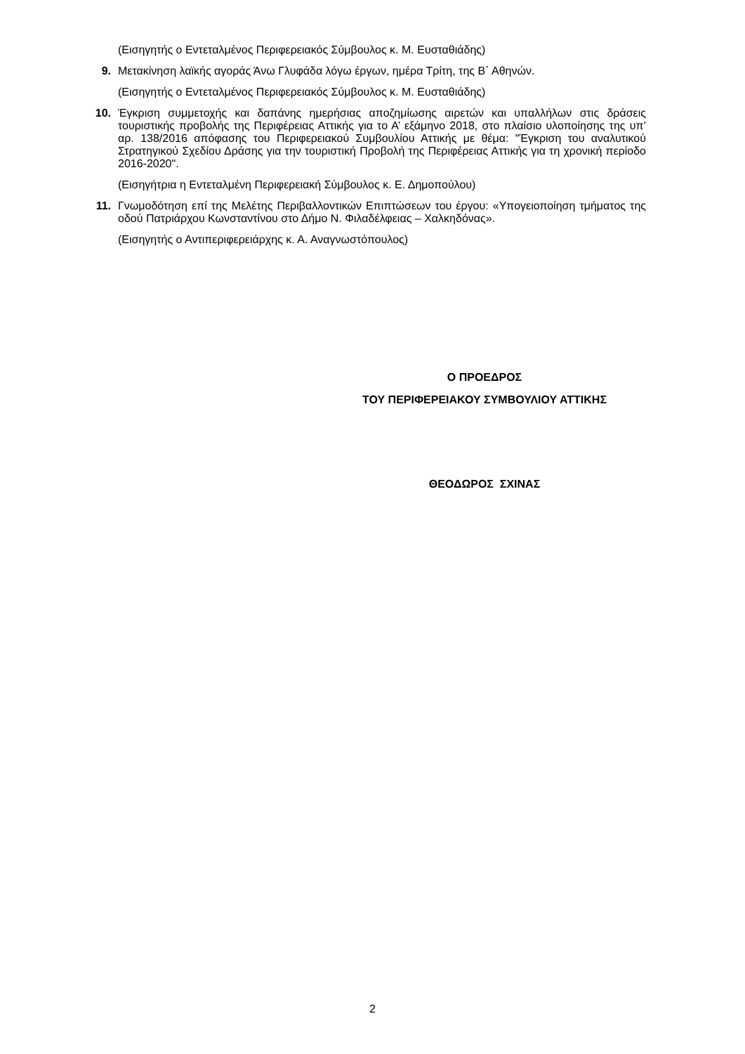(Εισηγητής ο Εντεταλμένος Περιφερειακός Σύμβουλος κ. Μ. Ευσταθιάδης)
9. Μετακίνηση λαϊκής αγοράς Άνω Γλυφάδα λόγω έργων, ημέρα Τρίτη, της Β΄ Αθηνών.
(Εισηγητής ο Εντεταλμένος Περιφερειακός Σύμβουλος κ. Μ. Ευσταθιάδης)
10. Έγκριση συμμετοχής και δαπάνης ημερήσιας αποζημίωσης αιρετών και υπαλλήλων στις δράσεις τουριστικής προβολής της Περιφέρειας Αττικής για το Α’ εξάμηνο 2018, στο πλαίσιο υλοποίησης της υπ’ αρ. 138/2016 απόφασης του Περιφερειακού Συμβουλίου Αττικής με θέμα: "Έγκριση του αναλυτικού Στρατηγικού Σχεδίου Δράσης για την τουριστική Προβολή της Περιφέρειας Αττικής για τη χρονική περίοδο 2016-2020".
(Εισηγήτρια η Εντεταλμένη Περιφερειακή Σύμβουλος κ. Ε. Δημοπούλου)
11. Γνωμοδότηση επί της Μελέτης Περιβαλλοντικών Επιπτώσεων του έργου: «Υπογειοποίηση τμήματος της οδού Πατριάρχου Κωνσταντίνου στο Δήμο Ν. Φιλαδέλφειας – Χαλκηδόνας».
(Εισηγητής ο Αντιπεριφερειάρχης κ. Α. Αναγνωστόπουλος)
Ο ΠΡΟΕΔΡΟΣ
ΤΟΥ ΠΕΡΙΦΕΡΕΙΑΚΟΥ ΣΥΜΒΟΥΛΙΟΥ ΑΤΤΙΚΗΣ
ΘΕΟΔΩΡΟΣ ΣΧΙΝΑΣ
2